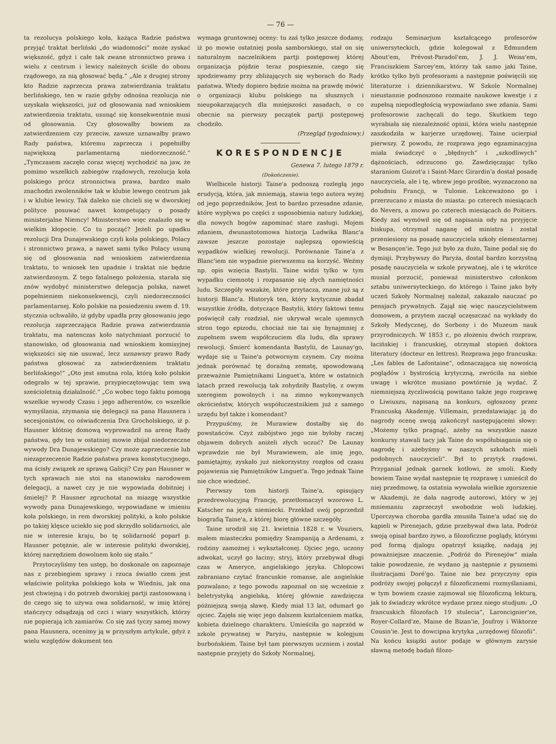— 76 —
ta rezolucya polskiego koła, każąca Radzie państwa przyjąć traktat berliński „do wiadomości“ może zyskać większość, gdyż i całe tak zwane stronnictwo prawa i wielu z centrum i lewicy należnych ściśle do obozu rządowego, za nią głosować będą.“ „Ale z drugiej strony kto Radzie zaprzecza prawa zatwierdzania traktatu berlińskiego, ten w razie gdyby odnośna rezolucja nie uzyskała większości, już od głosowania nad wnioskiem zatwierdzenia traktatu, usunąć się konsekwentnie musi od głosowania. Czy głosowałby bowiem za zatwierdzeniem czy przeciw, zawsze uznawałby prawo Rady państwa, któremu zaprzecza i popełniłby największą parlamentarną niedorzeczność.“ „Tymczasem zaczęło coraz więcej wychodzić na jaw, że pomimo wszelkich zabiegów rządowych, rezolucja koła polskiego prócz stronnictwa prawa, bardzo mało znachodzi zwolenników tak w klubie lewego centrum jak i w klubie lewicy. Tak daleko nie chcieli się w dworskiej polityce posuwać nawet kompetujący o posady ministerjalne Niemcy! Ministerstwo więc znalazło się w wielkim kłopocie. Co tu począć? Jeżeli po upadku rezolucji Dra Dunajewskiego czyli koła polskiego, Polacy i stronnictwo prawa, a nawet sami tylko Polacy usuną się od głosowania nad wnioskiem zatwierdzenia traktatu, to wniosek ten upadnie i traktat nie będzie zatwierdzonym. Z tego fatalnego położenia, starała się znów wydobyć ministerstwo delegacja polska, nawet popełnieniem niekonsekwencji, czyli niedorzeczności parlamentarnej. Koło polskie na posiedzeniu swem d. 19. stycznia uchwaliło, iż gdyby upadła przy głosowaniu jego rezolucja zaprzeczająca Radzie prawa zatwierdzania traktatu, ma natenczas koło natychmiast porzucić to stanowisko, od głosowania nad wnioskiem komisyjnej większości się nie usuwać, lecz uznawszy prawo Rady państwa głosować za zatwierdzeniem traktatu berlińskiego!“ „Oto jest smutna rola, którą koło polskie odegrało w tej sprawie, przypieczętowując tem swą sześcioletnią działalność.“ „Co wobec tego faktu pomogą wszelkie wywody Czasu i jego adherentów, co wszelkie wymyślania, zżymania się delegacji na pana Hausnera i secesjonistów, co oświadczenia Dra Grocholskiego, iż p. Hausner kłótnię domową wyprowadził na arenę Rady państwa, gdy ten w ostatniej mowie zbijał niedorzeczne wywody Dra Dunajewskiego? Czy może zaprzeczenie lub niezaprzeczenie Radzie państwa prawa konstytucyjnego, ma ścisły związek ze sprawą Galicji? Czy pan Hausner w tych sprawach nie stoi na stanowisku narodowem delegacji, a nawet czy je nie wypowiada dobitniej i śmielej? P. Hausner zgruchotał na miazgę wszystkie wywody pana Dunajewskiego, wypowiadane w imieniu koła polskiego, in rem dworskiej polityki, a koło polskie po takiej klęsce uciekło się pod skrzydło solidarności, ale nie w interesie kraju, bo tę solidarność poparł p. Hausner potężnie, ale w interesie polityki dworskiej, której narzędziem dowolnem koło się stało.“
Przytoczyliśmy ten ustęp, bo doskonale on zapoznaje nas z przebiegiem sprawy i rzuca światło czem jest właściwie polityka polskiego koła w Wiedniu, jak ona jest chwiejną i do potrzeb dworskiej partji zastosowaną i do czego się to używa owa solidarność, w imię której stańczycy odsądzają od czci i wiary wszystkich, którzy nie popierają ich zamiarów. Co się zaś tyczy samej mowy pana Hausnera, ocenimy ją w przyszłym artykule, gdyż z wielu względów dokument ten
wymaga gruntownej oceny: tu zaś tylko jeszcze dodamy, iż po mowie ostatniej posła samborskiego, stał on się naturalnym naczelnikiem partji postępowej której organizacja pójdzie teraz pospiesznie, czego się spodziewamy przy zbliżających się wyborach do Rady państwa. Wtedy dopiero będzie można na prawdę mówić o organizacji klubu polskiego na słusznych i nieupokarzających dla mniejszości zasadach, o co obecnie na pierwszy początek partji postępowej chodziło.
(Przegląd tygodniowy.)
KORESPONDENCJE
Genewa 7. lutego 1879 r.
(Dokończenie).
Wielbicele historji Taine'a podnoszą rozległą jego erudycją, która, jak mniemają, stawia tego autora wyżej od jego poprzedników, Jest to bardzo przesadne zdanie, które wypływa po części z usposobienia natury ludzkiej, dla nowych bogów zapominać stare zasługi. Mojem zdaniem, dwunastotomowa historja Ludwika Blanc'a zawsze jeszcze pozostaje najlepszą opowieścią wypadków wielkiej rewolucji. Porównanie Taine'a z Blanc'iem nie wypadnie pierwszemu na korzyść. Weźmy np. opis wzięcia Bastylii. Taine widzi tylko w tym wypadku ciemnotę i rozpasanie się złych namiętności ludu. Szczegóły wszakże, które przytacza, znane już są z historji Blanc'a. Historyk ten, który krytycznie zbadał wszystkie źródła, dotyczące Bastylii, który faktowi temu poświęcił cały rozdział, nie ukrywał wcale ujemnych stron tego epizodu, chociaż nie tai się bynajmniej z zupełnem swem współczuciem dla ludu, dla sprawy rewolucji. Śmierć komendanta Bastylii, de Launay'go, wydaje się u Taine'a potwornym czynem. Czy można jednak porównać tę doraźną zemstę, spowodowaną przeważnie Pamiętnikami Linguet'a, które w ostatnich latach przed rewolucją tak zohydziły Bastylię, z owym szeregiem powolnych i na zimno wykonywanych okrócieństw, których współuczestnikiem już z samego urzędu był także i komendant?
Przypuśćmy, że Murawiew dostałby się do powstańców. Czyż zabójstwo jego nie byłoby raczej objawem dobrych aniżeli złych uczuć? De Launay wprawdzie nie był Murawiewem, ale imię jego, pamiętajmy, zyskało już niekorzystny rozgłos od czasu pojawienia się Pamiętników Linguet'a. Tego jednak Taine nie chce wiedzieć.
Pierwszy tom historji Taine'a, opisujący przedrewolucyjną Francję, przetłomaczył wzorowo L. Katscher na język niemiecki. Przekład swój poprzedził biografią Taine'a, z której biorę główne szczegóły.
Taine urodził się 21. kwietnia 1828 r. w Vouziers, małem miasteczku pomiędzy Szampaniją a Ardenami, z rodziny zamożnej i wykształconej. Ojciec jego, uczony adwokat, uczył go łaciny; stryj, który przebywał długi czas w Ameryce, angielskiego języka. Chłopcowi zabraniano czytać francuskie romanse, ale angielskie pozwalano; z tego powodu zapoznał on się wcześnie z beletrystyką angielską, której głównie zawdzięcza późniejszą swoją sławę. Kiedy miał 13 lat, odumarł go ojciec. Zajęła się więc jego dalszem kształceniem matka, kobieta dzielnego charakteru. Umieściła go naprzód w szkole prywatnej w Paryżu, następnie w kolegjum burbońskiem. Taine był tam pierwszym uczniem i został następnie przyjęty do Szkoły Normalnej,
rodzaju Seminarjum kształcącego profesorów uniwersyteckich, gdzie kolegował z Edmundem About'em, Prévost-Paradol'em, J. J. Weiss'em, Franciszkiem Sarcey'em, którzy tak samo jaki Taine, krótko tylko byli profesorami a następnie poświęcili się literaturze i dziennikarstwu. W Szkole Normalnej nieustannie podnoszono rozmaite naukowe kwestje i z zupełną niepodległością wypowiadano swe zdania. Sami profesorowie zachęcali do tego. Skutkiem tego wyrabiała się niezależność opinii, która wielu następnie zaszkodziła w karjerze urzędowej. Taine ucierpiał pierwszy. Z powodu, że rozprawa jego egzaminacyjna miała świadczyć o „błędnych“ i „szkodliwych“ dążnościach, odrzucono go. Zawdzięczając tylko staraniom Guizot'a i Saint-Marc Girardin'a dostał posadę nauczyciela, ale i tę, wbrew jego prośbie, wyznaczono na południu Francji, w Tulonie. Lekceważono go i przerzucano z miasta do miasta: po czterech miesiącach do Nevers, a znowu po czterech miesiącach do Poitiers. Kiedy zaś wymówił się od napisania ody na przyjęcie biskupa, otrzymał naganę od ministra i został przeniesiony na posadę nauczyciela szkoły elementarnej w Besançon'ie. Tego już było za dużo, Taine podał się do dymisji. Przybywszy do Paryża, dostał bardzo korzystną posadę nauczyciela w szkole prywatnej, ale i tę wkrótce musiał porzucić, ponieważ ministerstwo członkom sztabu uniwersyteckiego, do którego i Taine jako były uczeń Szkoły Normalnej należał, zakazało nauczać po pensjach prywatnych. Zajął się więc nauczycielstwem domowem, a przytem zaczął uczęszczać na wykłady do Szkoły Medycznej, do Sorbony i do Muzeum nauk przyrodniczych. W 1853 r., po złożeniu dwóch rozpraw, łacińskiej i francuskiej, otrzymał stopień doktora literatury (docteur en lettres). Rozprawa jego francuska: „Les fables de Lafontaine“, odznaczająca się nowością poglądów i bystrością krytyczną, zwróciła na siebie uwagę i wkrótce musiano powtórnie ją wydać. Z niemniejszą życzliwością powitano także jego rozprawę o Liwiuszu, napisaną na konkurs, ogłoszony przez Francuską Akademję. Villemain, przedstawiając ją do nagrody ocenę swoją zakończył następującemi słowy: „Możemy tylko pragnąć, ażeby na wszystkie nasze konkursy stawali tacy jak Taine do współubiagania się o nagrodę i ażebyśmy w naszych szkołach mieli podobnych nauczycieli“. Był to przytyk rządowi. Przyganiał jednak garnek kotłowi, że smoli. Kiedy bowiem Taine wydał następnie tę rozprawę i umieścił do niej przedmowę, ta ostatnia wywołała wielkie zgorszenie w Akademji, że dała nagrodę autorowi, który w jej mniemaniu zaprzeczył swobodzie woli ludzkiej. Uporczywa choroba gardła zmusiła Taine'a udać się do kąpieli w Pirenejach, gdzie przebywał dwa lata. Podróż swoją opisał bardzo żywo, a filozoficzne poglądy, którymi pod formą djalogu opatrzył książkę, nadają jej poważniejsze znaczenie. „Podróż do Pirenejów“ miała takie powodzenie, że wydano ją następnie z pysznemi ilustracjami Doré'go. Taine nie bez przyczyny opis podróży swojej połączył z filozoficznemi rozmyślaniami, w tym bowiem czasie zajmował się filozoficzną lekturą, jak to świadczy wkrótce wydane przez niego studjum: „O francuskich filozofach 19 stulecia“, Laroncignier'ze, Royer-Collard'ze, Maine de Bizan'ie, Joufroy i Wiktorze Cousin'ie. Jest to dowcipna krytyka „urzędowej filozofii“. Na końcu książki autor podaje w głównym zarysie sławną metodę badań filozo-